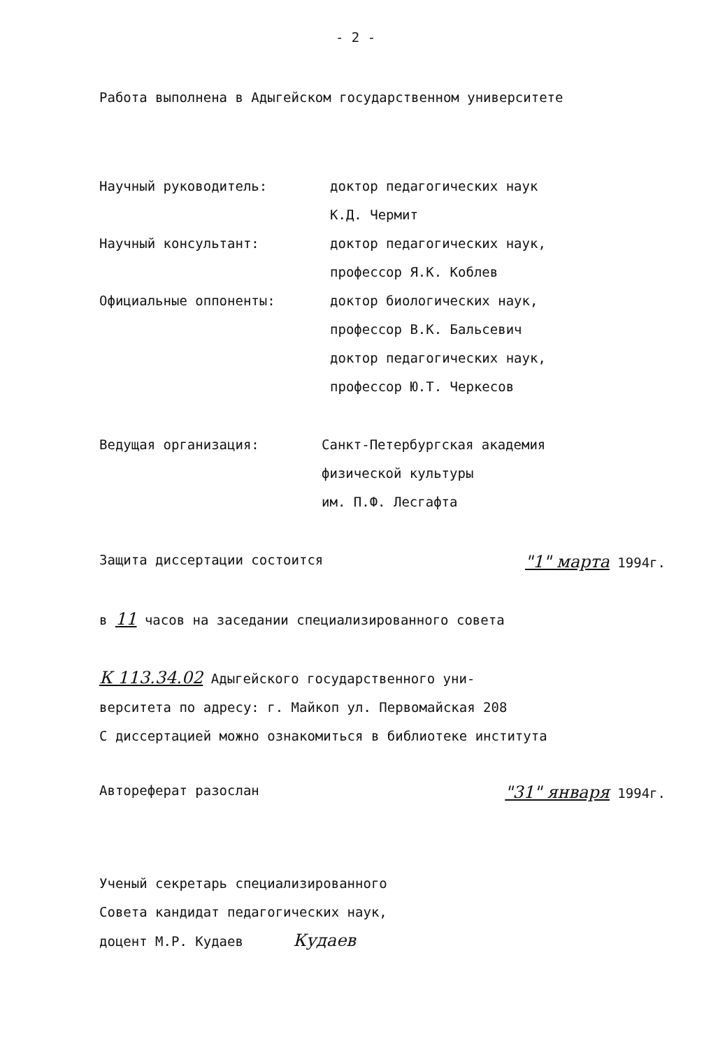- 2 -
Работа выполнена в Адыгейском государственном университете
Научный руководитель: доктор педагогических наук
К.Д. Чермит
Научный консультант: доктор педагогических наук,
профессор Я.К. Коблев
Официальные оппоненты: доктор биологических наук,
профессор В.К. Бальсевич
доктор педагогических наук,
профессор Ю.Т. Черкесов
Ведущая организация: Санкт-Петербургская академия
физической культуры
им. П.Ф. Лесгафта
Защита диссертации состоится "1" марта 1994г.
в 11 часов на заседании специализированного совета
К 113.34.02 Адыгейского государственного уни-
верситета по адресу: г. Майкоп ул. Первомайская 208
С диссертацией можно ознакомиться в библиотеке института
Автореферат разослан "31" января 1994г.
Ученый секретарь специализированного
Совета кандидат педагогических наук,
доцент М.Р. Кудаев Кудаев